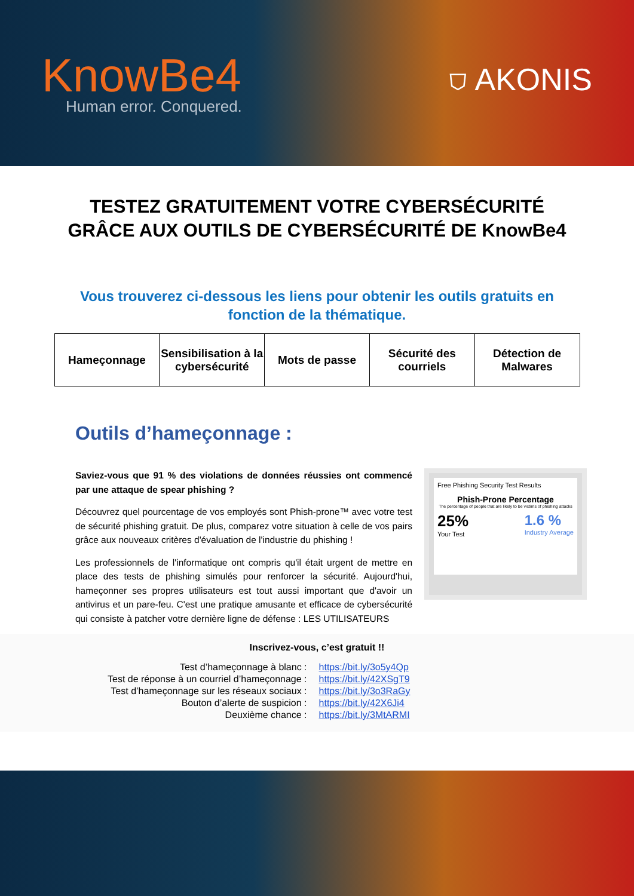KnowBe4
Human error. Conquered.
⛉ AKONIS
TESTEZ GRATUITEMENT VOTRE CYBERSÉCURITÉ GRÂCE AUX OUTILS DE CYBERSÉCURITÉ DE KnowBe4
Vous trouverez ci-dessous les liens pour obtenir les outils gratuits en fonction de la thématique.
| Hameçonnage | Sensibilisation à la cybersécurité | Mots de passe | Sécurité des courriels | Détection de Malwares |
| --- | --- | --- | --- | --- |
Outils d’hameçonnage :
Saviez-vous que 91 % des violations de données réussies ont commencé par une attaque de spear phishing ?
Découvrez quel pourcentage de vos employés sont Phish-prone™ avec votre test de sécurité phishing gratuit. De plus, comparez votre situation à celle de vos pairs grâce aux nouveaux critères d'évaluation de l'industrie du phishing !
Les professionnels de l'informatique ont compris qu'il était urgent de mettre en place des tests de phishing simulés pour renforcer la sécurité. Aujourd'hui, hameçonner ses propres utilisateurs est tout aussi important que d'avoir un antivirus et un pare-feu. C'est une pratique amusante et efficace de cybersécurité qui consiste à patcher votre dernière ligne de défense : LES UTILISATEURS
Free Phishing Security Test Results
Phish-Prone Percentage
The percentage of people that are likely to be victims of phishing attacks
25%
Your Test
1.6 %
Industry Average
Inscrivez-vous, c’est gratuit !!
| Test d’hameçonnage à blanc : | https://bit.ly/3o5y4Qp |
| Test de réponse à un courriel d’hameçonnage : | https://bit.ly/42XSgT9 |
| Test d’hameçonnage sur les réseaux sociaux : | https://bit.ly/3o3RaGy |
| Bouton d’alerte de suspicion : | https://bit.ly/42X6Ji4 |
| Deuxième chance : | https://bit.ly/3MtARMI |